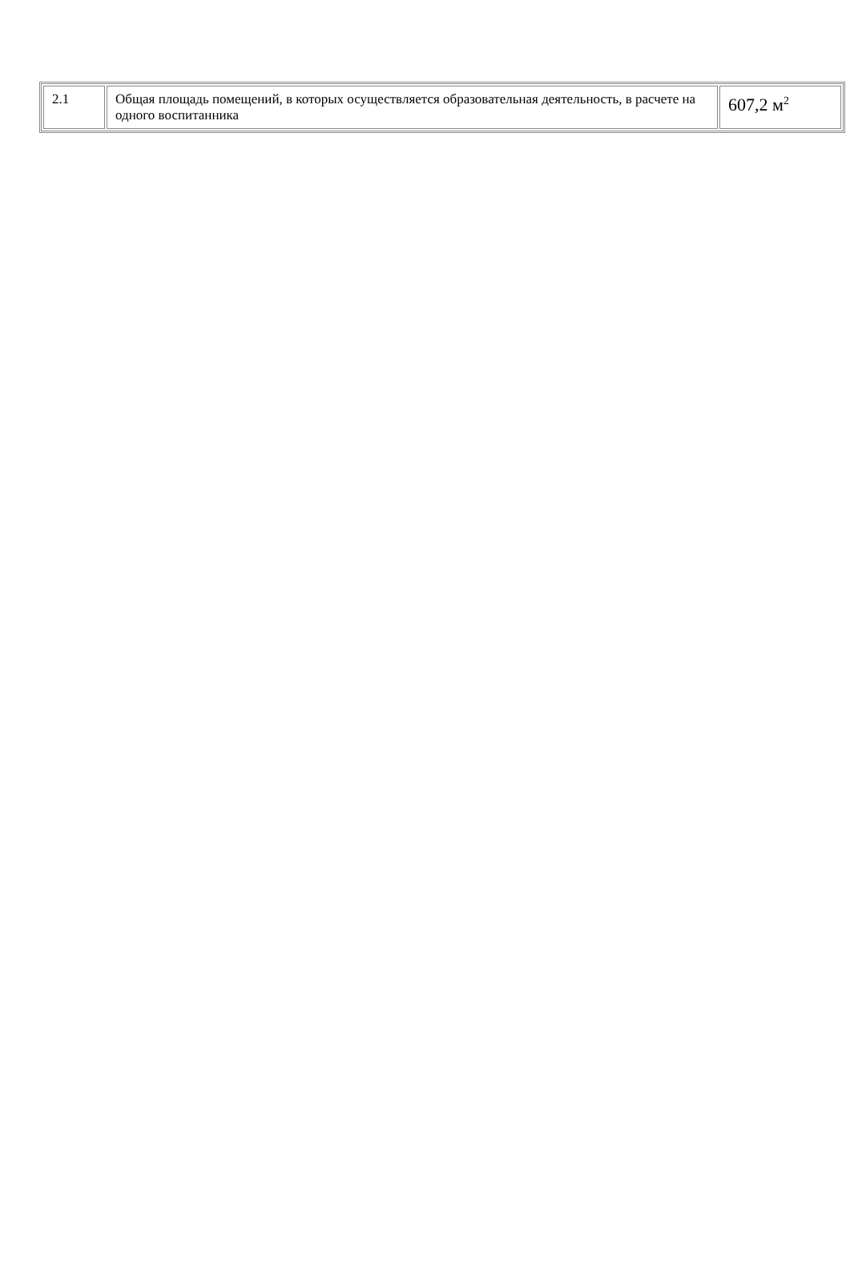| 2.1 | Общая площадь помещений, в которых осуществляется образовательная деятельность, в расчете на одного воспитанника | 607,2 м<sup>2</sup> |